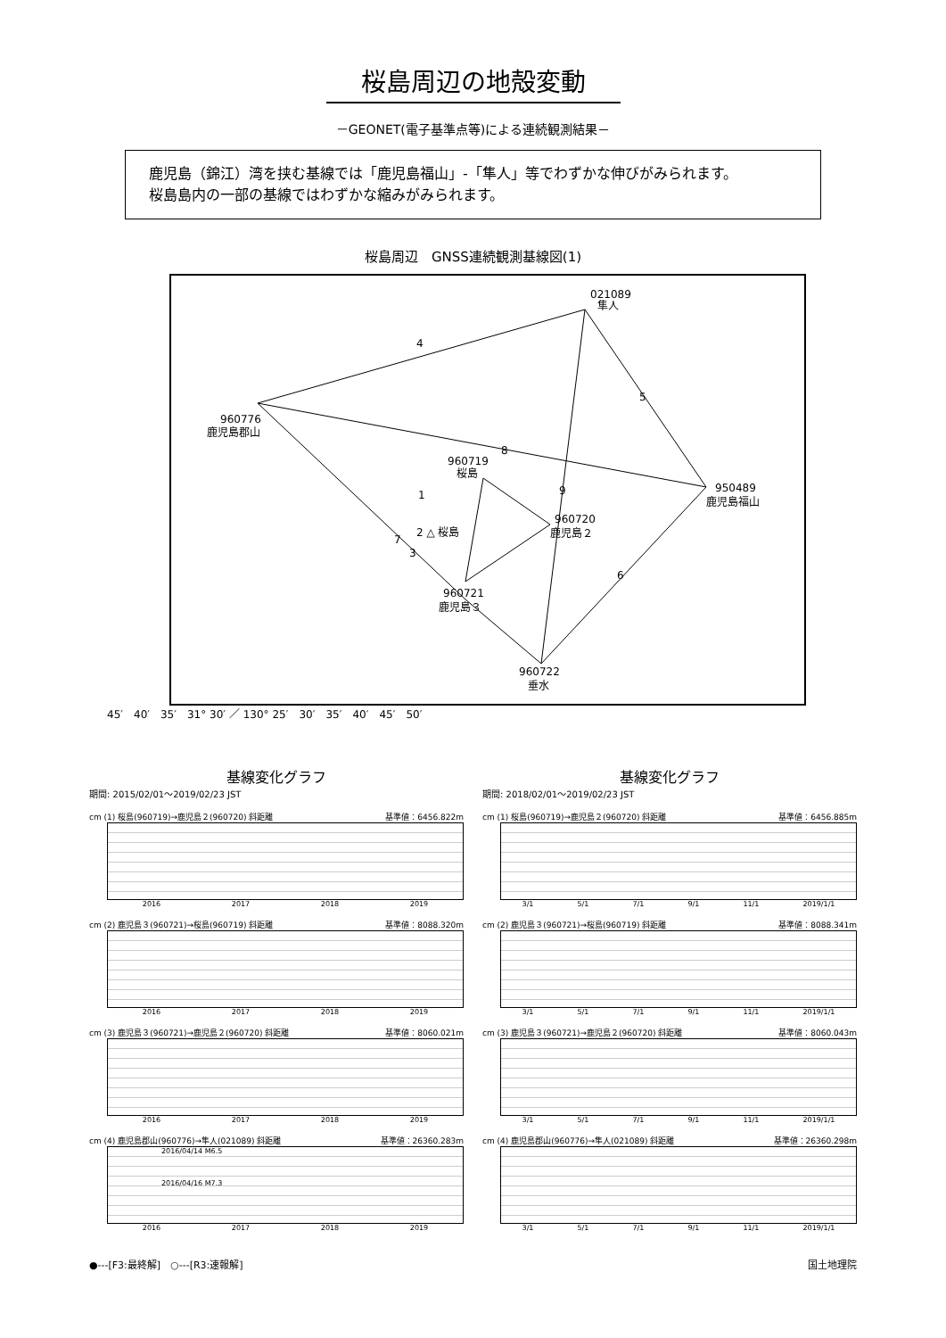桜島周辺の地殻変動
－GEONET(電子基準点等)による連続観測結果－
鹿児島（錦江）湾を挟む基線では「鹿児島福山」-「隼人」等でわずかな伸びがみられます。
桜島島内の一部の基線ではわずかな縮みがみられます。
桜島周辺　GNSS連続観測基線図(1)
021089
隼人
960776
鹿児島郡山
960719
桜島
950489
鹿児島福山
960720
鹿児島２
960721
鹿児島３
960722
垂水
2 △ 桜島
1
3
4
5
6
7
8
9
45′　40′　35′　31° 30′ ／ 130° 25′　30′　35′　40′　45′　50′
基線変化グラフ
期間: 2015/02/01～2019/02/23 JST
cm (1) 桜島(960719)→鹿児島２(960720) 斜距離 基準値：6456.822m
2016 2017 2018 2019
cm (2) 鹿児島３(960721)→桜島(960719) 斜距離 基準値：8088.320m
2016 2017 2018 2019
cm (3) 鹿児島３(960721)→鹿児島２(960720) 斜距離 基準値：8060.021m
2016 2017 2018 2019
cm (4) 鹿児島郡山(960776)→隼人(021089) 斜距離 基準値：26360.283m
2016/04/14 M6.5
2016/04/16 M7.3
2016 2017 2018 2019
基線変化グラフ
期間: 2018/02/01～2019/02/23 JST
cm (1) 桜島(960719)→鹿児島２(960720) 斜距離 基準値：6456.885m
3/1 5/1 7/1 9/1 11/1 2019/1/1
cm (2) 鹿児島３(960721)→桜島(960719) 斜距離 基準値：8088.341m
3/1 5/1 7/1 9/1 11/1 2019/1/1
cm (3) 鹿児島３(960721)→鹿児島２(960720) 斜距離 基準値：8060.043m
3/1 5/1 7/1 9/1 11/1 2019/1/1
cm (4) 鹿児島郡山(960776)→隼人(021089) 斜距離 基準値：26360.298m
3/1 5/1 7/1 9/1 11/1 2019/1/1
●---[F3:最終解]　○---[R3:速報解] 国土地理院